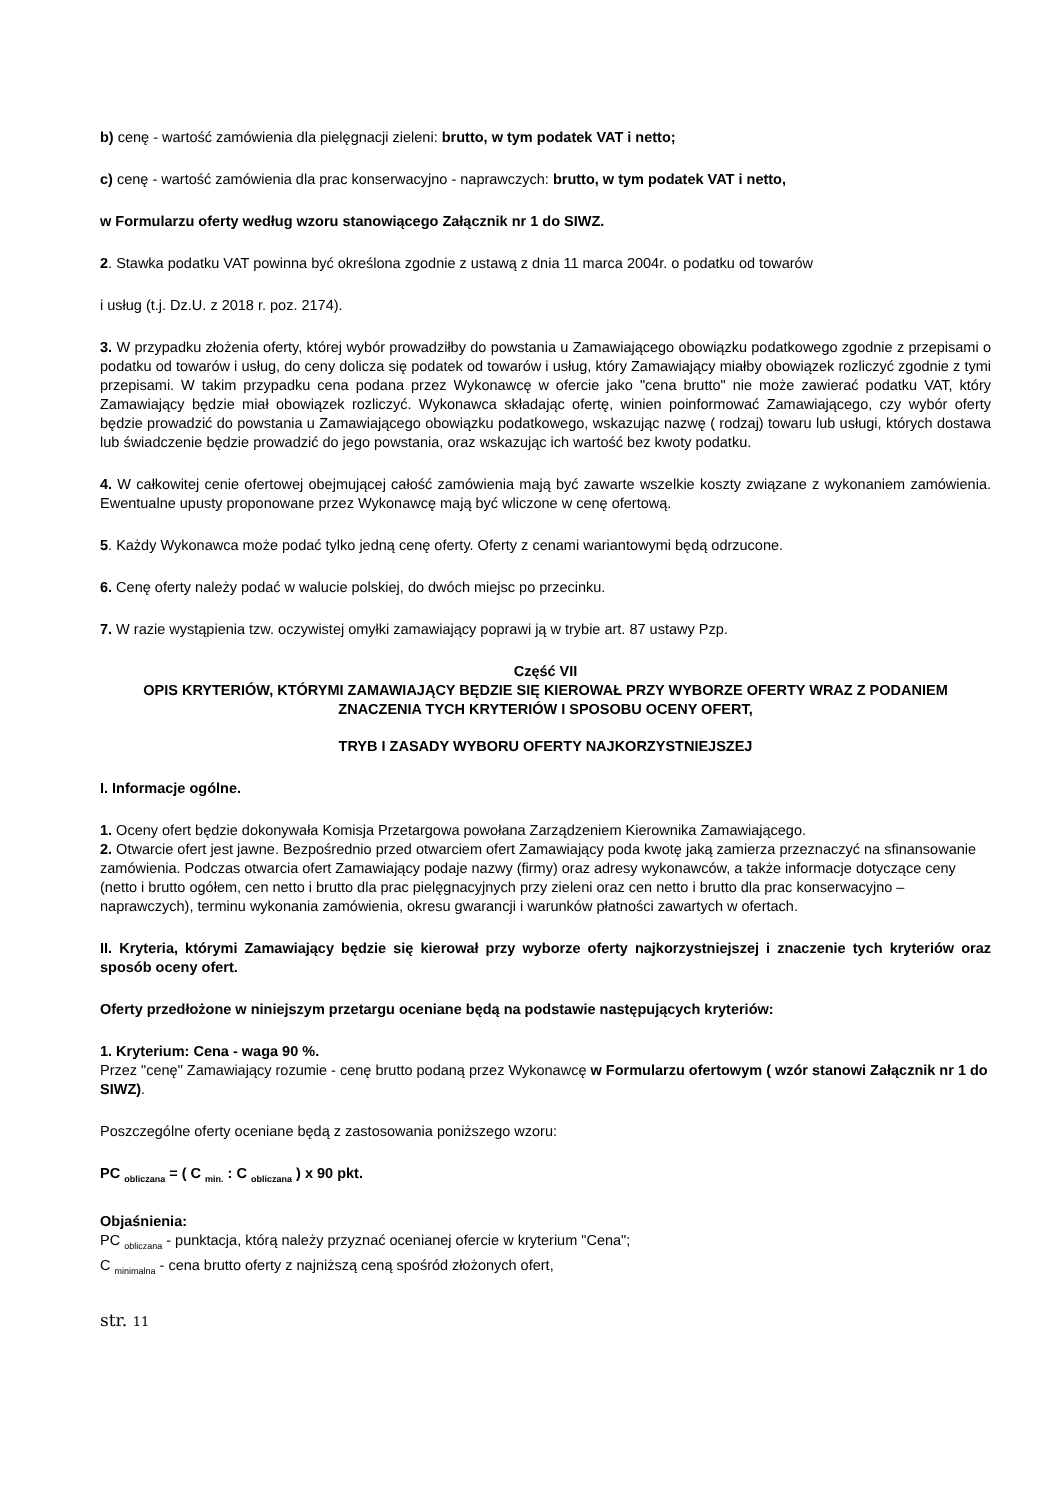b) cenę - wartość zamówienia dla pielęgnacji zieleni: brutto, w tym podatek VAT i netto;
c) cenę - wartość zamówienia dla prac konserwacyjno - naprawczych: brutto, w tym podatek VAT i netto,
w Formularzu oferty według wzoru stanowiącego Załącznik nr 1 do SIWZ.
2. Stawka podatku VAT powinna być określona zgodnie z ustawą z dnia 11 marca 2004r. o podatku od towarów
i usług (t.j. Dz.U. z 2018 r. poz. 2174).
3. W przypadku złożenia oferty, której wybór prowadziłby do powstania u Zamawiającego obowiązku podatkowego zgodnie z przepisami o podatku od towarów i usług, do ceny dolicza się podatek od towarów i usług, który Zamawiający miałby obowiązek rozliczyć zgodnie z tymi przepisami. W takim przypadku cena podana przez Wykonawcę w ofercie jako "cena brutto" nie może zawierać podatku VAT, który Zamawiający będzie miał obowiązek rozliczyć. Wykonawca składając ofertę, winien poinformować Zamawiającego, czy wybór oferty będzie prowadzić do powstania u Zamawiającego obowiązku podatkowego, wskazując nazwę ( rodzaj) towaru lub usługi, których dostawa lub świadczenie będzie prowadzić do jego powstania, oraz wskazując ich wartość bez kwoty podatku.
4. W całkowitej cenie ofertowej obejmującej całość zamówienia mają być zawarte wszelkie koszty związane z wykonaniem zamówienia. Ewentualne upusty proponowane przez Wykonawcę mają być wliczone w cenę ofertową.
5. Każdy Wykonawca może podać tylko jedną cenę oferty. Oferty z cenami wariantowymi będą odrzucone.
6. Cenę oferty należy podać w walucie polskiej, do dwóch miejsc po przecinku.
7. W razie wystąpienia tzw. oczywistej omyłki zamawiający poprawi ją w trybie art. 87 ustawy Pzp.
Część VII
OPIS KRYTERIÓW, KTÓRYMI ZAMAWIAJĄCY BĘDZIE SIĘ KIEROWAŁ PRZY WYBORZE OFERTY WRAZ Z PODANIEM ZNACZENIA TYCH KRYTERIÓW I SPOSOBU OCENY OFERT,
TRYB I ZASADY WYBORU OFERTY NAJKORZYSTNIEJSZEJ
I. Informacje ogólne.
1. Oceny ofert będzie dokonywała Komisja Przetargowa powołana Zarządzeniem Kierownika Zamawiającego.
2. Otwarcie ofert jest jawne. Bezpośrednio przed otwarciem ofert Zamawiający poda kwotę jaką zamierza przeznaczyć na sfinansowanie zamówienia. Podczas otwarcia ofert Zamawiający podaje nazwy (firmy) oraz adresy wykonawców, a także informacje dotyczące ceny (netto i brutto ogółem, cen netto i brutto dla prac pielęgnacyjnych przy zieleni oraz cen netto i brutto dla prac konserwacyjno –naprawczych), terminu wykonania zamówienia, okresu gwarancji i warunków płatności zawartych w ofertach.
II. Kryteria, którymi Zamawiający będzie się kierował przy wyborze oferty najkorzystniejszej i znaczenie tych kryteriów oraz sposób oceny ofert.
Oferty przedłożone w niniejszym przetargu oceniane będą na podstawie następujących kryteriów:
1. Kryterium: Cena - waga 90 %.
Przez "cenę" Zamawiający rozumie - cenę brutto podaną przez Wykonawcę w Formularzu ofertowym ( wzór stanowi Załącznik nr 1 do SIWZ).
Poszczególne oferty oceniane będą z zastosowania poniższego wzoru:
PC <sub>obliczana</sub> = ( C <sub>min.</sub> : C <sub>obliczana</sub> ) x 90 pkt.
Objaśnienia:
PC <sub>obliczana</sub> - punktacja, którą należy przyznać ocenianej ofercie w kryterium "Cena";
C <sub>minimalna</sub> - cena brutto oferty z najniższą ceną spośród złożonych ofert,
str. 11